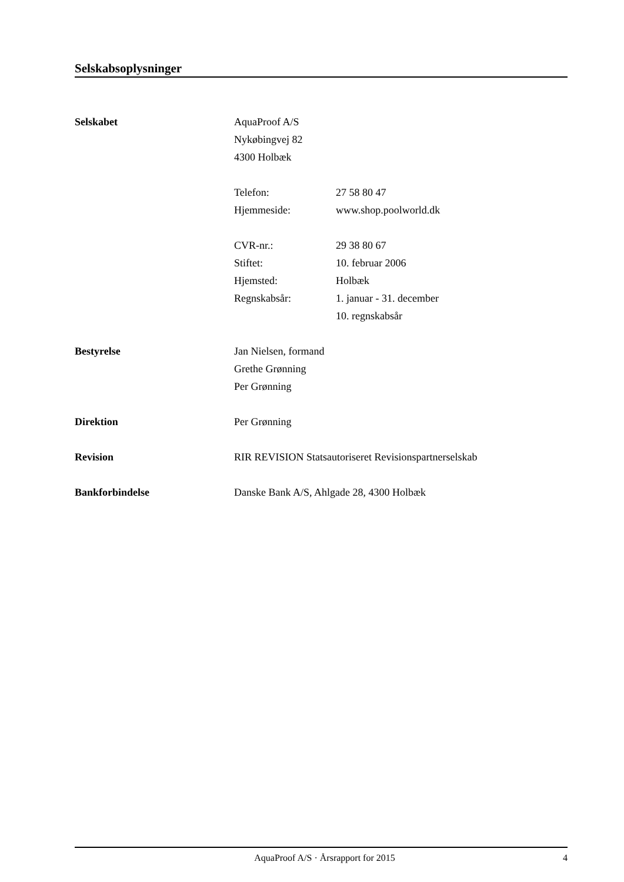Selskabsoplysninger
Selskabet AquaProof A/S
Nykøbingvej 82
4300 Holbæk
Telefon: 27 58 80 47
Hjemmeside: www.shop.poolworld.dk
CVR-nr.: 29 38 80 67
Stiftet: 10. februar 2006
Hjemsted: Holbæk
Regnskabsår: 1. januar - 31. december
10. regnskabsår
Bestyrelse Jan Nielsen, formand
Grethe Grønning
Per Grønning
Direktion Per Grønning
Revision RIR REVISION Statsautoriseret Revisionspartnerselskab
Bankforbindelse Danske Bank A/S, Ahlgade 28, 4300 Holbæk
AquaProof A/S · Årsrapport for 2015
4